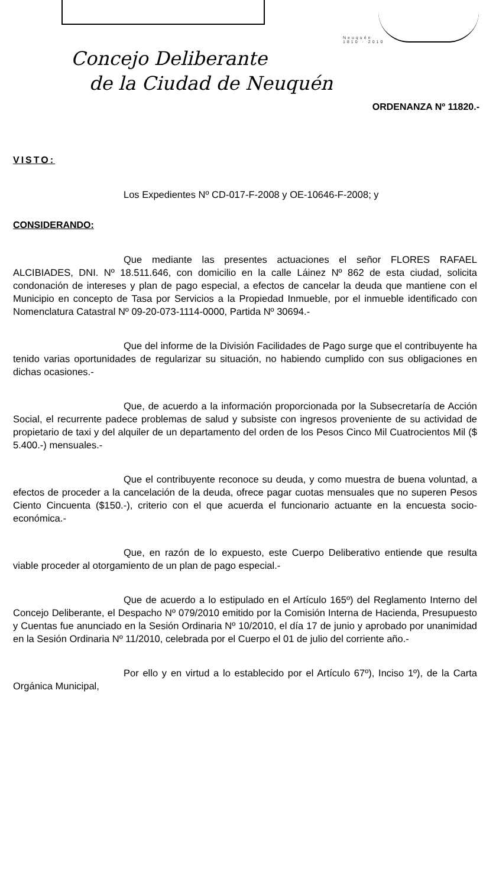Neuquén
1810 · 2010
Concejo Deliberante
de la Ciudad de Neuquén
ORDENANZA Nº 11820.-
VISTO:
Los Expedientes Nº CD-017-F-2008 y OE-10646-F-2008; y
CONSIDERANDO:
Que mediante las presentes actuaciones el señor FLORES RAFAEL ALCIBIADES, DNI. Nº 18.511.646, con domicilio en la calle Láinez Nº 862 de esta ciudad, solicita condonación de intereses y plan de pago especial, a efectos de cancelar la deuda que mantiene con el Municipio en concepto de Tasa por Servicios a la Propiedad Inmueble, por el inmueble identificado con Nomenclatura Catastral Nº 09-20-073-1114-0000, Partida Nº 30694.-
Que del informe de la División Facilidades de Pago surge que el contribuyente ha tenido varias oportunidades de regularizar su situación, no habiendo cumplido con sus obligaciones en dichas ocasiones.-
Que, de acuerdo a la información proporcionada por la Subsecretaría de Acción Social, el recurrente padece problemas de salud y subsiste con ingresos proveniente de su actividad de propietario de taxi y del alquiler de un departamento del orden de los Pesos Cinco Mil Cuatrocientos Mil ($ 5.400.-) mensuales.-
Que el contribuyente reconoce su deuda, y como muestra de buena voluntad, a efectos de proceder a la cancelación de la deuda, ofrece pagar cuotas mensuales que no superen Pesos Ciento Cincuenta ($150.-), criterio con el que acuerda el funcionario actuante en la encuesta socio-económica.-
Que, en razón de lo expuesto, este Cuerpo Deliberativo entiende que resulta viable proceder al otorgamiento de un plan de pago especial.-
Que de acuerdo a lo estipulado en el Artículo 165º) del Reglamento Interno del Concejo Deliberante, el Despacho Nº 079/2010 emitido por la Comisión Interna de Hacienda, Presupuesto y Cuentas fue anunciado en la Sesión Ordinaria Nº 10/2010, el día 17 de junio y aprobado por unanimidad en la Sesión Ordinaria Nº 11/2010, celebrada por el Cuerpo el 01 de julio del corriente año.-
Por ello y en virtud a lo establecido por el Artículo 67º), Inciso 1º), de la Carta Orgánica Municipal,